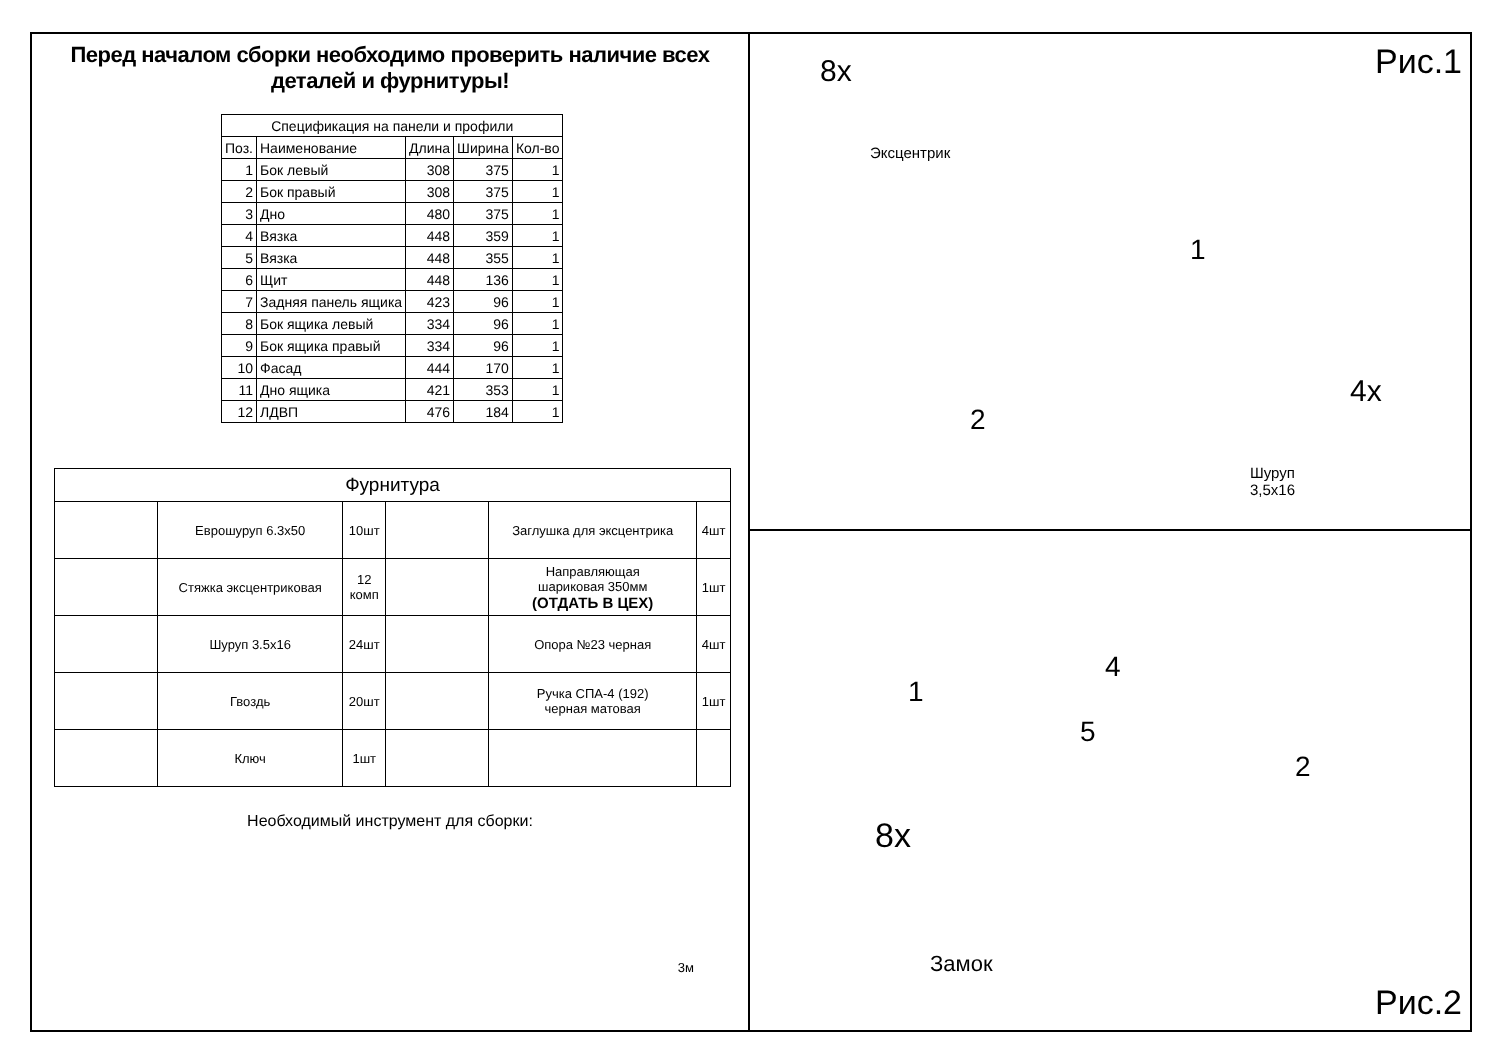Перед началом сборки необходимо проверить наличие всех деталей и фурнитуры!
| Спецификация на панели и профили | | | | |
| --- | --- | --- | --- | --- |
| Поз. | Наименование | Длина | Ширина | Кол-во |
| 1 | Бок левый | 308 | 375 | 1 |
| 2 | Бок правый | 308 | 375 | 1 |
| 3 | Дно | 480 | 375 | 1 |
| 4 | Вязка | 448 | 359 | 1 |
| 5 | Вязка | 448 | 355 | 1 |
| 6 | Щит | 448 | 136 | 1 |
| 7 | Задняя панель ящика | 423 | 96 | 1 |
| 8 | Бок ящика левый | 334 | 96 | 1 |
| 9 | Бок ящика правый | 334 | 96 | 1 |
| 10 | Фасад | 444 | 170 | 1 |
| 11 | Дно ящика | 421 | 353 | 1 |
| 12 | ЛДВП | 476 | 184 | 1 |
| Фурнитура | | | | | |
| --- | --- | --- | --- | --- | --- |
| | Еврошуруп 6.3x50 | 10шт | | Заглушка для эксцентрика | 4шт |
| | Стяжка эксцентриковая | 12 комп | | Направляющая шариковая 350мм (ОТДАТЬ В ЦЕХ) | 1шт |
| | Шуруп 3.5x16 | 24шт | | Опора №23 черная | 4шт |
| | Гвоздь | 20шт | | Ручка СПА-4 (192) черная матовая | 1шт |
| | Ключ | 1шт | | | |
Необходимый инструмент для сборки:
3м
Рис.1 8x
Эксцентрик
1
2
4x
Шуруп
3,5x16
4
1
5
2
8x
Замок
Рис.2